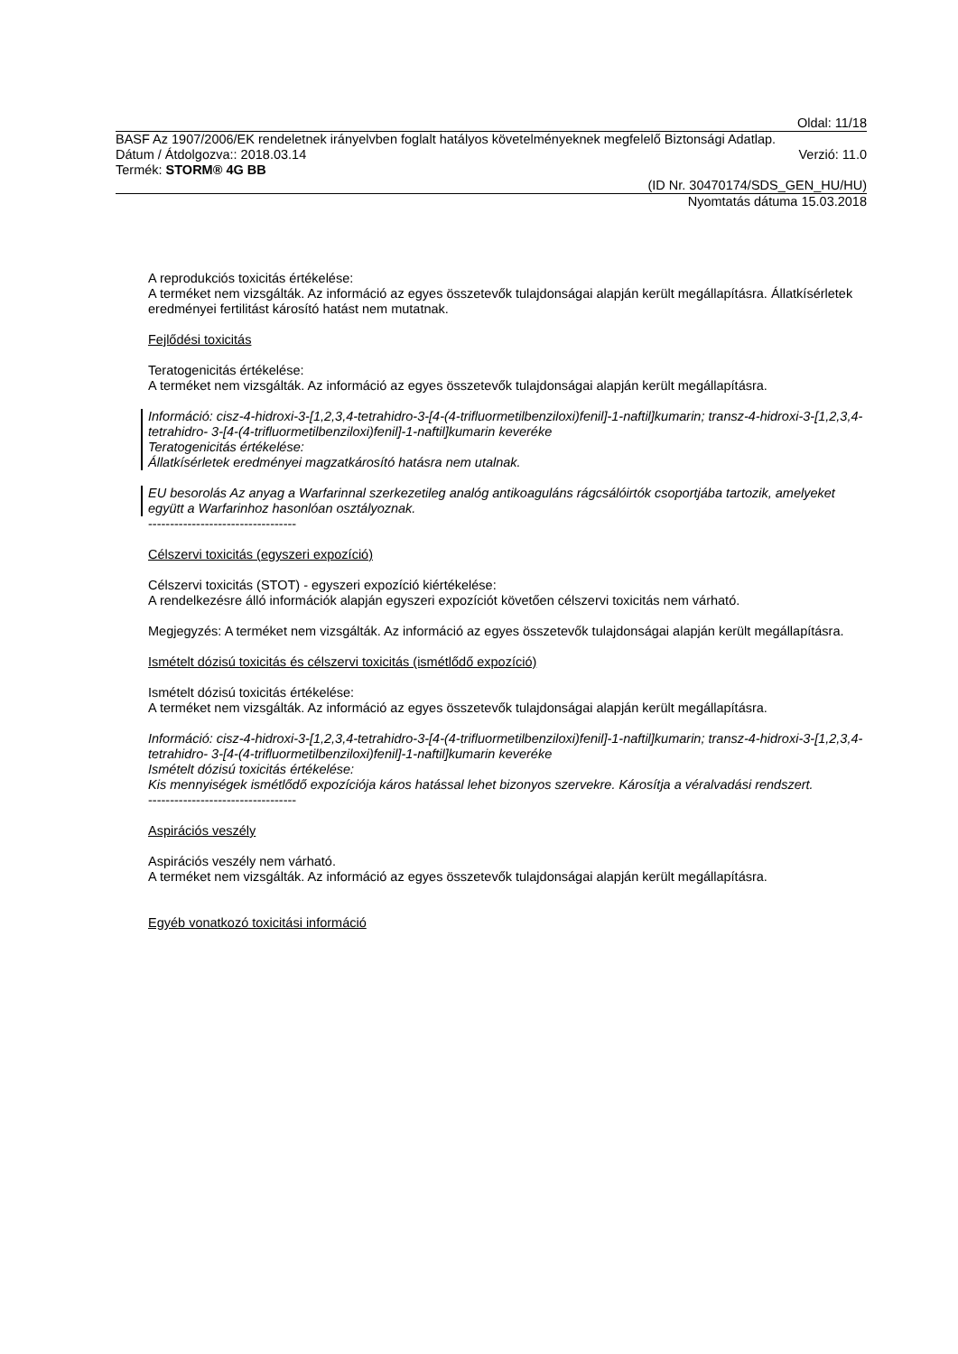Oldal: 11/18
BASF Az 1907/2006/EK rendeletnek irányelvben foglalt hatályos követelményeknek megfelelő Biztonsági Adatlap.
Dátum / Átdolgozva:: 2018.03.14 Verzió: 11.0
Termék: STORM® 4G BB
(ID Nr. 30470174/SDS_GEN_HU/HU)
Nyomtatás dátuma 15.03.2018
A reprodukciós toxicitás értékelése:
A terméket nem vizsgálták. Az információ az egyes összetevők tulajdonságai alapján került megállapításra. Állatkísérletek eredményei fertilitást károsító hatást nem mutatnak.
Fejlődési toxicitás
Teratogenicitás értékelése:
A terméket nem vizsgálták. Az információ az egyes összetevők tulajdonságai alapján került megállapításra.
Információ: cisz-4-hidroxi-3-[1,2,3,4-tetrahidro-3-[4-(4-trifluormetilbenziloxi)fenil]-1-naftil]kumarin; transz-4-hidroxi-3-[1,2,3,4-tetrahidro- 3-[4-(4-trifluormetilbenziloxi)fenil]-1-naftil]kumarin keveréke
Teratogenicitás értékelése:
Állatkísérletek eredményei magzatkárosító hatásra nem utalnak.
EU besorolás Az anyag a Warfarinnal szerkezetileg analóg antikoaguláns rágcsálóirtók csoportjába tartozik, amelyeket együtt a Warfarinhoz hasonlóan osztályoznak.
----------------------------------
Célszervi toxicitás (egyszeri expozíció)
Célszervi toxicitás (STOT) - egyszeri expozíció kiértékelése:
A rendelkezésre álló információk alapján egyszeri expozíciót követően célszervi toxicitás nem várható.
Megjegyzés: A terméket nem vizsgálták. Az információ az egyes összetevők tulajdonságai alapján került megállapításra.
Ismételt dózisú toxicitás és célszervi toxicitás (ismétlődő expozíció)
Ismételt dózisú toxicitás értékelése:
A terméket nem vizsgálták. Az információ az egyes összetevők tulajdonságai alapján került megállapításra.
Információ: cisz-4-hidroxi-3-[1,2,3,4-tetrahidro-3-[4-(4-trifluormetilbenziloxi)fenil]-1-naftil]kumarin; transz-4-hidroxi-3-[1,2,3,4-tetrahidro- 3-[4-(4-trifluormetilbenziloxi)fenil]-1-naftil]kumarin keveréke
Ismételt dózisú toxicitás értékelése:
Kis mennyiségek ismétlődő expozíciója káros hatással lehet bizonyos szervekre. Károsítja a véralvadási rendszert.
----------------------------------
Aspirációs veszély
Aspirációs veszély nem várható.
A terméket nem vizsgálták. Az információ az egyes összetevők tulajdonságai alapján került megállapításra.
Egyéb vonatkozó toxicitási információ